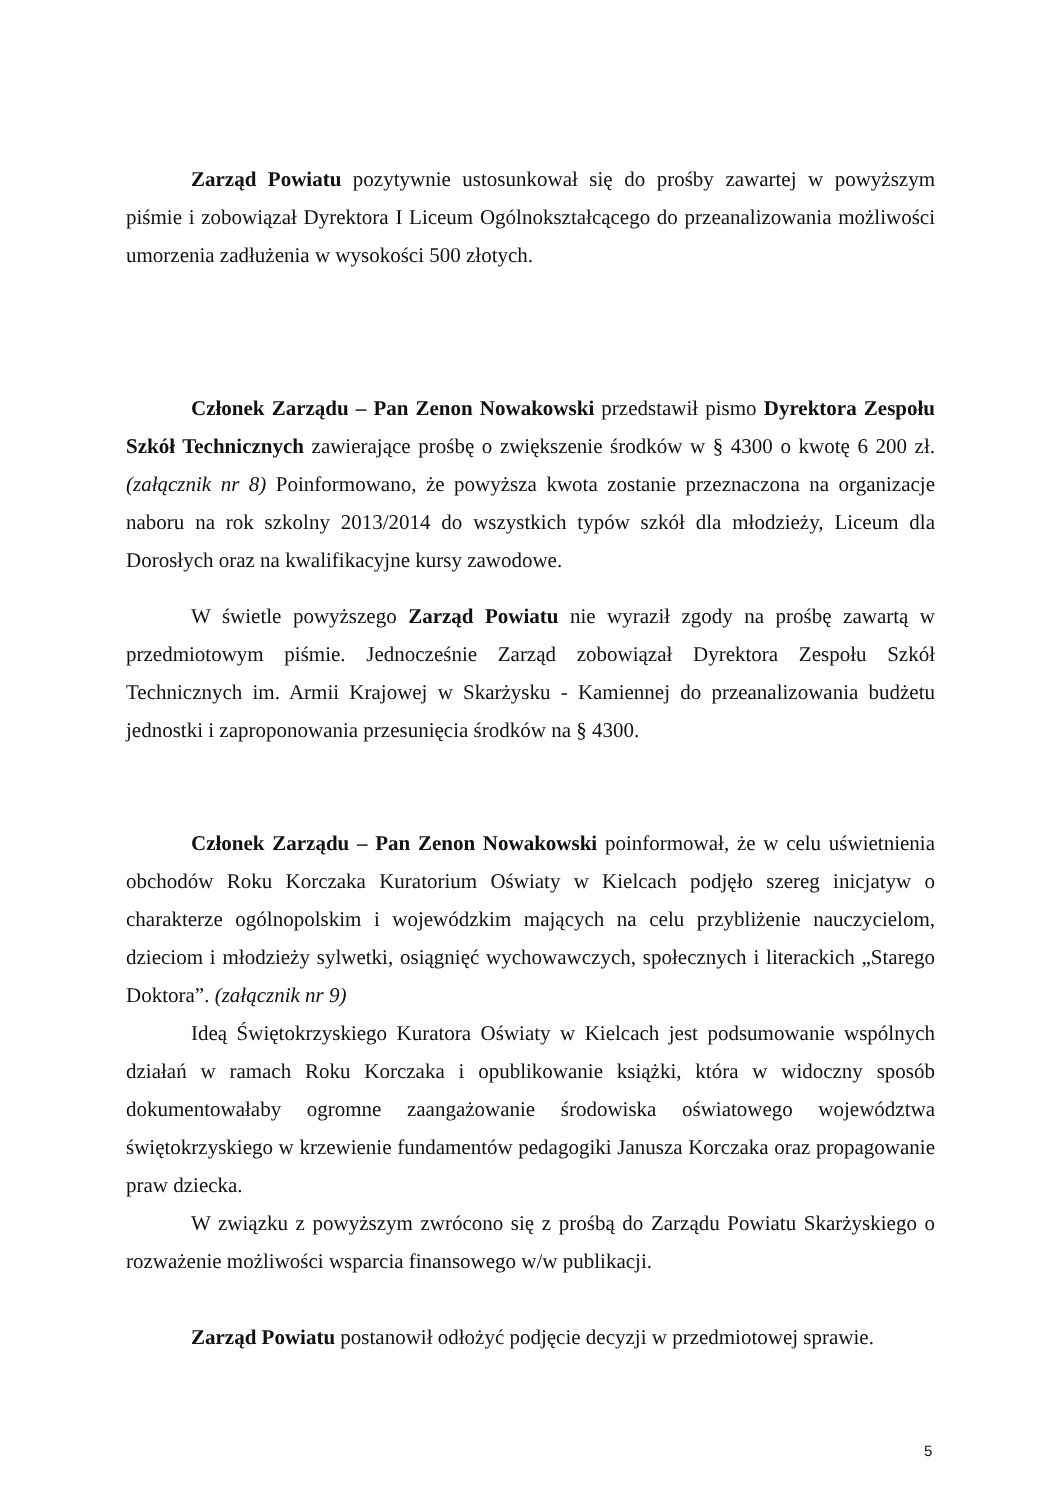Zarząd Powiatu pozytywnie ustosunkował się do prośby zawartej w powyższym piśmie i zobowiązał Dyrektora I Liceum Ogólnokształcącego do przeanalizowania możliwości umorzenia zadłużenia w wysokości 500 złotych.
Członek Zarządu – Pan Zenon Nowakowski przedstawił pismo Dyrektora Zespołu Szkół Technicznych zawierające prośbę o zwiększenie środków w § 4300 o kwotę 6 200 zł. (załącznik nr 8) Poinformowano, że powyższa kwota zostanie przeznaczona na organizacje naboru na rok szkolny 2013/2014 do wszystkich typów szkół dla młodzieży, Liceum dla Dorosłych oraz na kwalifikacyjne kursy zawodowe.
W świetle powyższego Zarząd Powiatu nie wyraził zgody na prośbę zawartą w przedmiotowym piśmie. Jednocześnie Zarząd zobowiązał Dyrektora Zespołu Szkół Technicznych im. Armii Krajowej w Skarżysku - Kamiennej do przeanalizowania budżetu jednostki i zaproponowania przesunięcia środków na § 4300.
Członek Zarządu – Pan Zenon Nowakowski poinformował, że w celu uświetnienia obchodów Roku Korczaka Kuratorium Oświaty w Kielcach podjęło szereg inicjatyw o charakterze ogólnopolskim i wojewódzkim mających na celu przybliżenie nauczycielom, dzieciom i młodzieży sylwetki, osiągnięć wychowawczych, społecznych i literackich „Starego Doktora”. (załącznik nr 9)
Ideą Świętokrzyskiego Kuratora Oświaty w Kielcach jest podsumowanie wspólnych działań w ramach Roku Korczaka i opublikowanie książki, która w widoczny sposób dokumentowałaby ogromne zaangażowanie środowiska oświatowego województwa świętokrzyskiego w krzewienie fundamentów pedagogiki Janusza Korczaka oraz propagowanie praw dziecka.
W związku z powyższym zwrócono się z prośbą do Zarządu Powiatu Skarżyskiego o rozważenie możliwości wsparcia finansowego w/w publikacji.
Zarząd Powiatu postanowił odłożyć podjęcie decyzji w przedmiotowej sprawie.
5